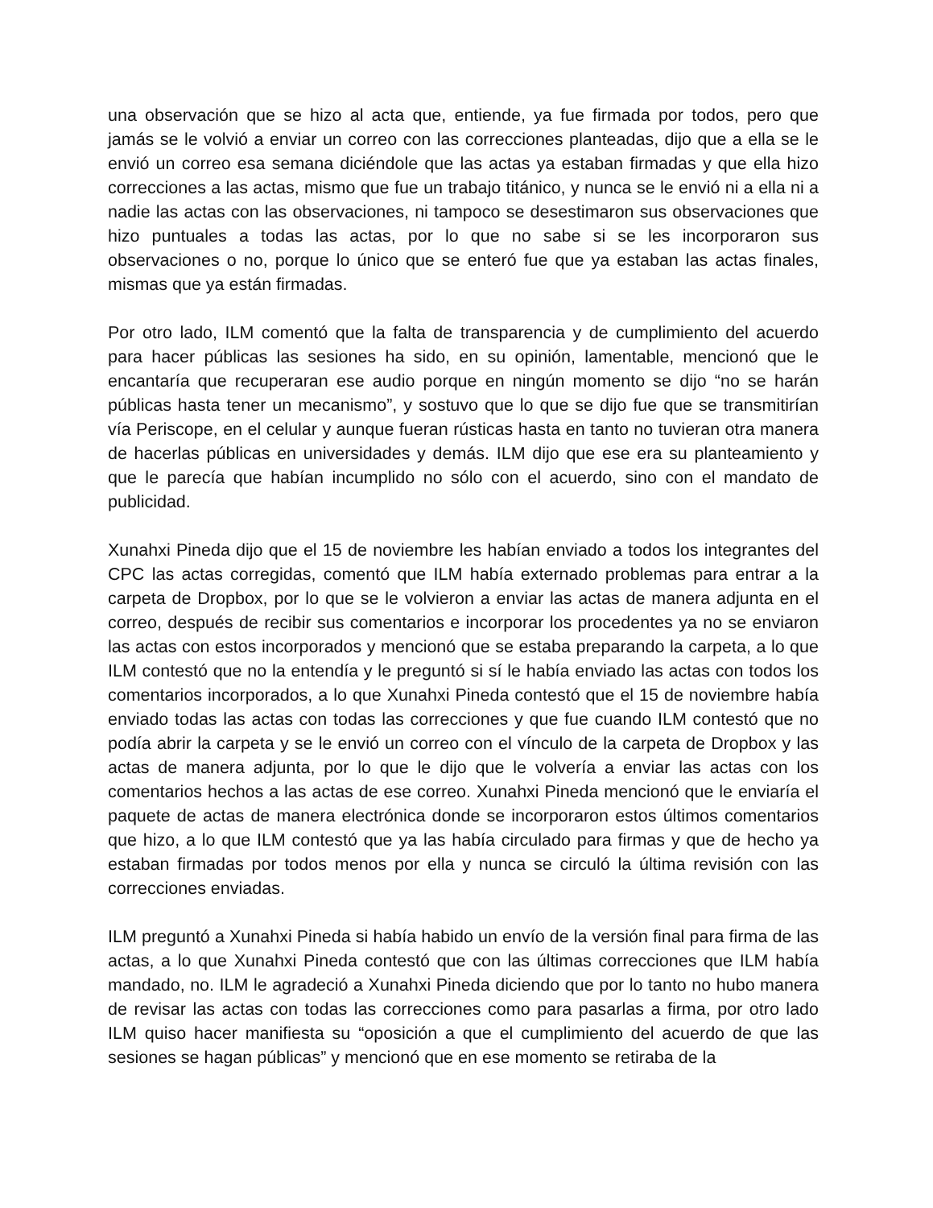una observación que se hizo al acta que, entiende, ya fue firmada por todos, pero que jamás se le volvió a enviar un correo con las correcciones planteadas, dijo que a ella se le envió un correo esa semana diciéndole que las actas ya estaban firmadas y que ella hizo correcciones a las actas, mismo que fue un trabajo titánico, y nunca se le envió ni a ella ni a nadie las actas con las observaciones, ni tampoco se desestimaron sus observaciones que hizo puntuales a todas las actas, por lo que no sabe si se les incorporaron sus observaciones o no, porque lo único que se enteró fue que ya estaban las actas finales, mismas que ya están firmadas.
Por otro lado, ILM comentó que la falta de transparencia y de cumplimiento del acuerdo para hacer públicas las sesiones ha sido, en su opinión, lamentable, mencionó que le encantaría que recuperaran ese audio porque en ningún momento se dijo “no se harán públicas hasta tener un mecanismo”, y sostuvo que lo que se dijo fue que se transmitirían vía Periscope, en el celular y aunque fueran rústicas hasta en tanto no tuvieran otra manera de hacerlas públicas en universidades y demás. ILM dijo que ese era su planteamiento y que le parecía que habían incumplido no sólo con el acuerdo, sino con el mandato de publicidad.
Xunahxi Pineda dijo que el 15 de noviembre les habían enviado a todos los integrantes del CPC las actas corregidas, comentó que ILM había externado problemas para entrar a la carpeta de Dropbox, por lo que se le volvieron a enviar las actas de manera adjunta en el correo, después de recibir sus comentarios e incorporar los procedentes ya no se enviaron las actas con estos incorporados y mencionó que se estaba preparando la carpeta, a lo que ILM contestó que no la entendía y le preguntó si sí le había enviado las actas con todos los comentarios incorporados, a lo que Xunahxi Pineda contestó que el 15 de noviembre había enviado todas las actas con todas las correcciones y que fue cuando ILM contestó que no podía abrir la carpeta y se le envió un correo con el vínculo de la carpeta de Dropbox y las actas de manera adjunta, por lo que le dijo que le volvería a enviar las actas con los comentarios hechos a las actas de ese correo. Xunahxi Pineda mencionó que le enviaría el paquete de actas de manera electrónica donde se incorporaron estos últimos comentarios que hizo, a lo que ILM contestó que ya las había circulado para firmas y que de hecho ya estaban firmadas por todos menos por ella y nunca se circuló la última revisión con las correcciones enviadas.
ILM preguntó a Xunahxi Pineda si había habido un envío de la versión final para firma de las actas, a lo que Xunahxi Pineda contestó que con las últimas correcciones que ILM había mandado, no. ILM le agradeció a Xunahxi Pineda diciendo que por lo tanto no hubo manera de revisar las actas con todas las correcciones como para pasarlas a firma, por otro lado ILM quiso hacer manifiesta su “oposición a que el cumplimiento del acuerdo de que las sesiones se hagan públicas” y mencionó que en ese momento se retiraba de la